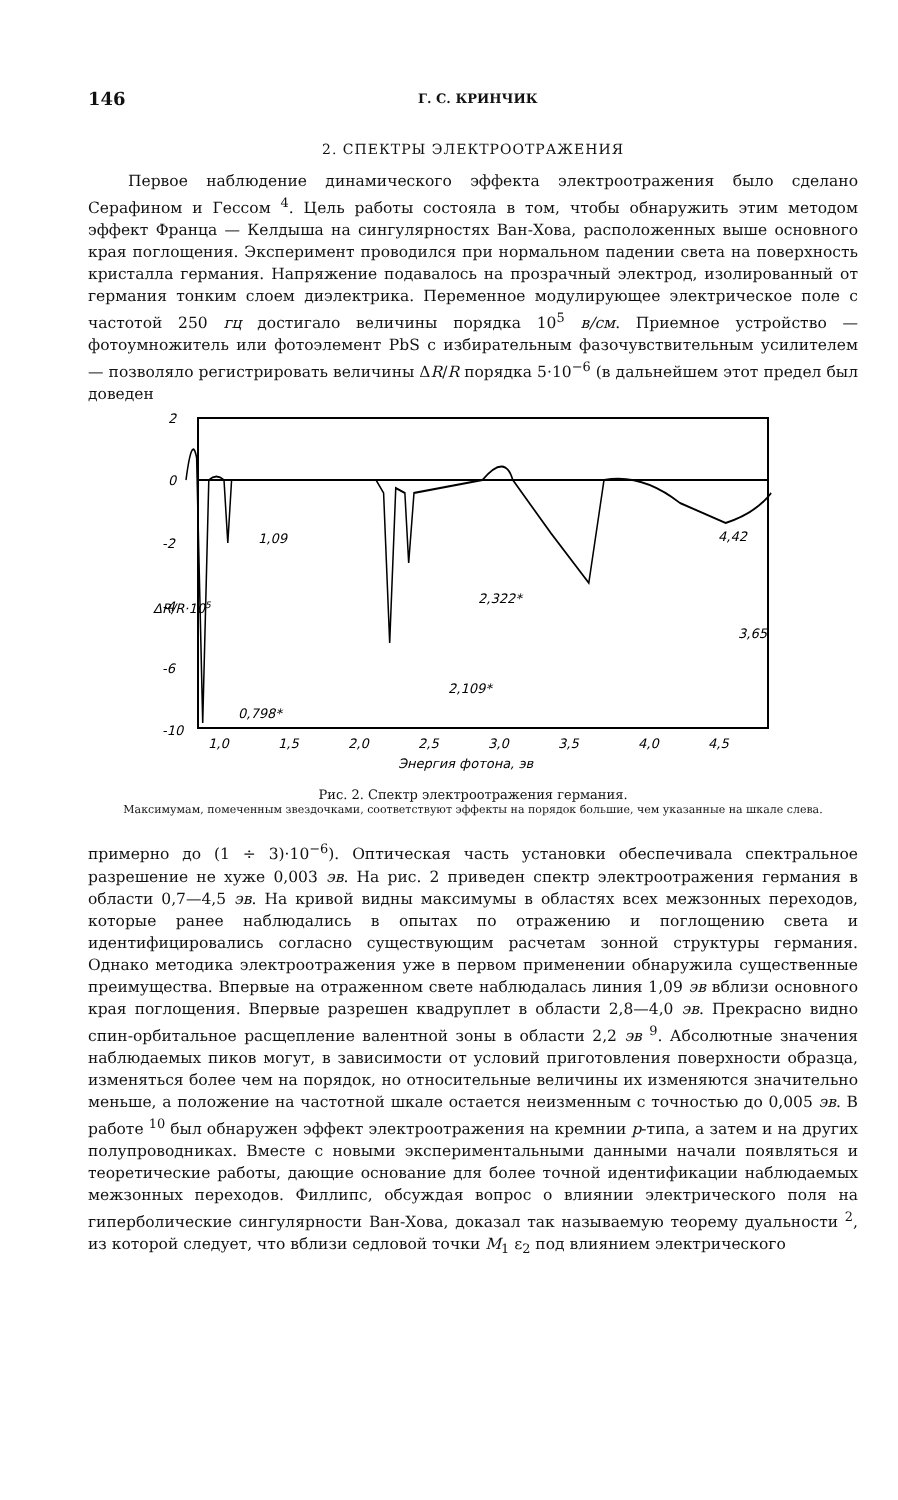146 Г. С. КРИНЧИК
2. СПЕКТРЫ ЭЛЕКТРООТРАЖЕНИЯ
Первое наблюдение динамического эффекта электроотражения было сделано Серафином и Гессом <sup>4</sup>. Цель работы состояла в том, чтобы обнаружить этим методом эффект Франца — Келдыша на сингулярностях Ван-Хова, расположенных выше основного края поглощения. Эксперимент проводился при нормальном падении света на поверхность кристалла германия. Напряжение подавалось на прозрачный электрод, изолированный от германия тонким слоем диэлектрика. Переменное модулирующее электрическое поле с частотой 250 гц достигало величины порядка 10<sup>5</sup> в/см. Приемное устройство — фотоумножитель или фотоэлемент PbS с избирательным фазочувствительным усилителем — позволяло регистрировать величины ΔR/R порядка 5·10<sup>−6</sup> (в дальнейшем этот предел был доведен
2
0
-2
-4
-6
-10
1,09
2,322*
2,109*
3,65
0,798*
4,42
1,0
1,5
2,0
2,5
3,0
3,5
4,0
4,5
Энергия фотона, эв
ΔR/R·105
Рис. 2. Спектр электроотражения германия.
Максимумам, помеченным звездочками, соответствуют эффекты на порядок большие, чем указанные на шкале слева.
примерно до (1 ÷ 3)·10<sup>−6</sup>). Оптическая часть установки обеспечивала спектральное разрешение не хуже 0,003 эв. На рис. 2 приведен спектр электроотражения германия в области 0,7—4,5 эв. На кривой видны максимумы в областях всех межзонных переходов, которые ранее наблюдались в опытах по отражению и поглощению света и идентифицировались согласно существующим расчетам зонной структуры германия. Однако методика электроотражения уже в первом применении обнаружила существенные преимущества. Впервые на отраженном свете наблюдалась линия 1,09 эв вблизи основного края поглощения. Впервые разрешен квадруплет в области 2,8—4,0 эв. Прекрасно видно спин-орбитальное расщепление валентной зоны в области 2,2 эв <sup>9</sup>. Абсолютные значения наблюдаемых пиков могут, в зависимости от условий приготовления поверхности образца, изменяться более чем на порядок, но относительные величины их изменяются значительно меньше, а положение на частотной шкале остается неизменным с точностью до 0,005 эв. В работе <sup>10</sup> был обнаружен эффект электроотражения на кремнии p-типа, а затем и на других полупроводниках. Вместе с новыми экспериментальными данными начали появляться и теоретические работы, дающие основание для более точной идентификации наблюдаемых межзонных переходов. Филлипс, обсуждая вопрос о влиянии электрического поля на гиперболические сингулярности Ван-Хова, доказал так называемую теорему дуальности <sup>2</sup>, из которой следует, что вблизи седловой точки M<sub>1</sub> ε<sub>2</sub> под влиянием электрического